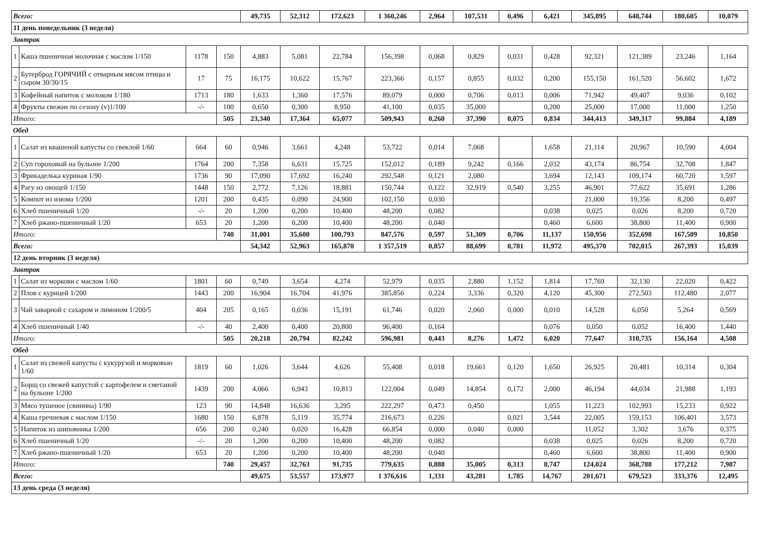| Всего: | | | | 49,735 | 52,312 | 172,623 | 1 360,246 | 2,964 | 107,531 | 0,496 | 6,421 | 345,895 | 648,744 | 180,605 | 10,079 |
| 11 день понедельник (3 неделя) | | | | | | | | | | | | | | | |
| Завтрак | | | | | | | | | | | | | | | |
| 1 | Каша пшеничная молочная с маслом 1/150 | 1178 | 150 | 4,883 | 5,081 | 22,784 | 156,398 | 0,068 | 0,829 | 0,031 | 0,428 | 92,321 | 121,389 | 23,246 | 1,164 |
| 2 | Бутерброд ГОРЯЧИЙ с отварным мясом птицы и сыром 30/30/15 | 17 | 75 | 16,175 | 10,622 | 15,767 | 223,366 | 0,157 | 0,855 | 0,032 | 0,200 | 155,150 | 161,520 | 56,602 | 1,672 |
| 3 | Кофейный напиток с молоком 1/180 | 1713 | 180 | 1,633 | 1,360 | 17,576 | 89,079 | 0,000 | 0,706 | 0,013 | 0,006 | 71,942 | 49,407 | 9,036 | 0,102 |
| 4 | Фрукты свежие по сезону (v)1/100 | -/- | 100 | 0,650 | 0,300 | 8,950 | 41,100 | 0,035 | 35,000 | | 0,200 | 25,000 | 17,000 | 11,000 | 1,250 |
| Итого: | | | 505 | 23,340 | 17,364 | 65,077 | 509,943 | 0,260 | 37,390 | 0,075 | 0,834 | 344,413 | 349,317 | 99,884 | 4,189 |
| Обед | | | | | | | | | | | | | | | |
| 1 | Салат из квашеной капусты со свеклой 1/60 | 664 | 60 | 0,946 | 3,661 | 4,248 | 53,722 | 0,014 | 7,068 | | 1,658 | 21,114 | 20,967 | 10,590 | 4,004 |
| 2 | Суп гороховый на бульоне 1/200 | 1764 | 200 | 7,358 | 6,631 | 15,725 | 152,012 | 0,189 | 9,242 | 0,166 | 2,032 | 43,174 | 86,754 | 32,708 | 1,847 |
| 3 | Фрикаделька куриная 1/90 | 1736 | 90 | 17,090 | 17,692 | 16,240 | 292,548 | 0,121 | 2,080 | | 3,694 | 12,143 | 109,174 | 60,720 | 1,597 |
| 4 | Рагу из овощей 1/150 | 1448 | 150 | 2,772 | 7,126 | 18,881 | 150,744 | 0,122 | 32,919 | 0,540 | 3,255 | 46,901 | 77,622 | 35,691 | 1,286 |
| 5 | Компот из изюма 1/200 | 1201 | 200 | 0,435 | 0,090 | 24,900 | 102,150 | 0,030 | | | | 21,000 | 19,356 | 8,200 | 0,497 |
| 6 | Хлеб пшеничный 1/20 | -/- | 20 | 1,200 | 0,200 | 10,400 | 48,200 | 0,082 | | | 0,038 | 0,025 | 0,026 | 8,200 | 0,720 |
| 7 | Хлеб ржано-пшеничный 1/20 | 653 | 20 | 1,200 | 0,200 | 10,400 | 48,200 | 0,040 | | | 0,460 | 6,600 | 38,800 | 11,400 | 0,900 |
| Итого: | | | 740 | 31,001 | 35,600 | 100,793 | 847,576 | 0,597 | 51,309 | 0,706 | 11,137 | 150,956 | 352,698 | 167,509 | 10,850 |
| Всего: | | | | 54,342 | 52,963 | 165,870 | 1 357,519 | 0,857 | 88,699 | 0,781 | 11,972 | 495,370 | 702,015 | 267,393 | 15,039 |
| 12 день вторник (3 неделя) | | | | | | | | | | | | | | | |
| Завтрак | | | | | | | | | | | | | | | |
| 1 | Салат из моркови с маслом 1/60 | 1801 | 60 | 0,749 | 3,654 | 4,274 | 52,979 | 0,035 | 2,880 | 1,152 | 1,814 | 17,769 | 32,130 | 22,020 | 0,422 |
| 2 | Плов с курицей 1/200 | 1443 | 200 | 16,904 | 16,704 | 41,976 | 385,856 | 0,224 | 3,336 | 0,320 | 4,120 | 45,300 | 272,503 | 112,480 | 2,077 |
| 3 | Чай заварной с сахаром и лимоном 1/200/5 | 404 | 205 | 0,165 | 0,036 | 15,191 | 61,746 | 0,020 | 2,060 | 0,000 | 0,010 | 14,528 | 6,050 | 5,264 | 0,569 |
| 4 | Хлеб пшеничный 1/40 | -/- | 40 | 2,400 | 0,400 | 20,800 | 96,400 | 0,164 | | | 0,076 | 0,050 | 0,052 | 16,400 | 1,440 |
| Итого: | | | 505 | 20,218 | 20,794 | 82,242 | 596,981 | 0,443 | 8,276 | 1,472 | 6,020 | 77,647 | 310,735 | 156,164 | 4,508 |
| Обед | | | | | | | | | | | | | | | |
| 1 | Салат из свежей капусты с кукурузой и морковью 1/60 | 1819 | 60 | 1,026 | 3,644 | 4,626 | 55,408 | 0,018 | 19,661 | 0,120 | 1,650 | 26,925 | 20,481 | 10,314 | 0,304 |
| 2 | Борщ со свежей капустой с картофелем и сметаной на бульоне 1/200 | 1439 | 200 | 4,066 | 6,943 | 10,813 | 122,004 | 0,049 | 14,854 | 0,172 | 2,000 | 46,194 | 44,034 | 21,988 | 1,193 |
| 3 | Мясо тушеное (свинина) 1/90 | 123 | 90 | 14,848 | 16,636 | 3,295 | 222,297 | 0,473 | 0,450 | | 1,055 | 11,223 | 102,993 | 15,233 | 0,922 |
| 4 | Каша гречневая с маслом 1/150 | 1680 | 150 | 6,878 | 5,119 | 35,774 | 216,673 | 0,226 | | 0,021 | 3,544 | 22,005 | 159,153 | 106,401 | 3,573 |
| 5 | Напиток из шиповника 1/200 | 656 | 200 | 0,240 | 0,020 | 16,428 | 66,854 | 0,000 | 0,040 | 0,000 | | 11,052 | 3,302 | 3,676 | 0,375 |
| 6 | Хлеб пшеничный 1/20 | -/- | 20 | 1,200 | 0,200 | 10,400 | 48,200 | 0,082 | | | 0,038 | 0,025 | 0,026 | 8,200 | 0,720 |
| 7 | Хлеб ржано-пшеничный 1/20 | 653 | 20 | 1,200 | 0,200 | 10,400 | 48,200 | 0,040 | | | 0,460 | 6,600 | 38,800 | 11,400 | 0,900 |
| Итого: | | | 740 | 29,457 | 32,763 | 91,735 | 779,635 | 0,888 | 35,005 | 0,313 | 8,747 | 124,024 | 368,788 | 177,212 | 7,987 |
| Всего: | | | | 49,675 | 53,557 | 173,977 | 1 376,616 | 1,331 | 43,281 | 1,785 | 14,767 | 201,671 | 679,523 | 333,376 | 12,495 |
| 13 день среда (3 неделя) | | | | | | | | | | | | | | | |